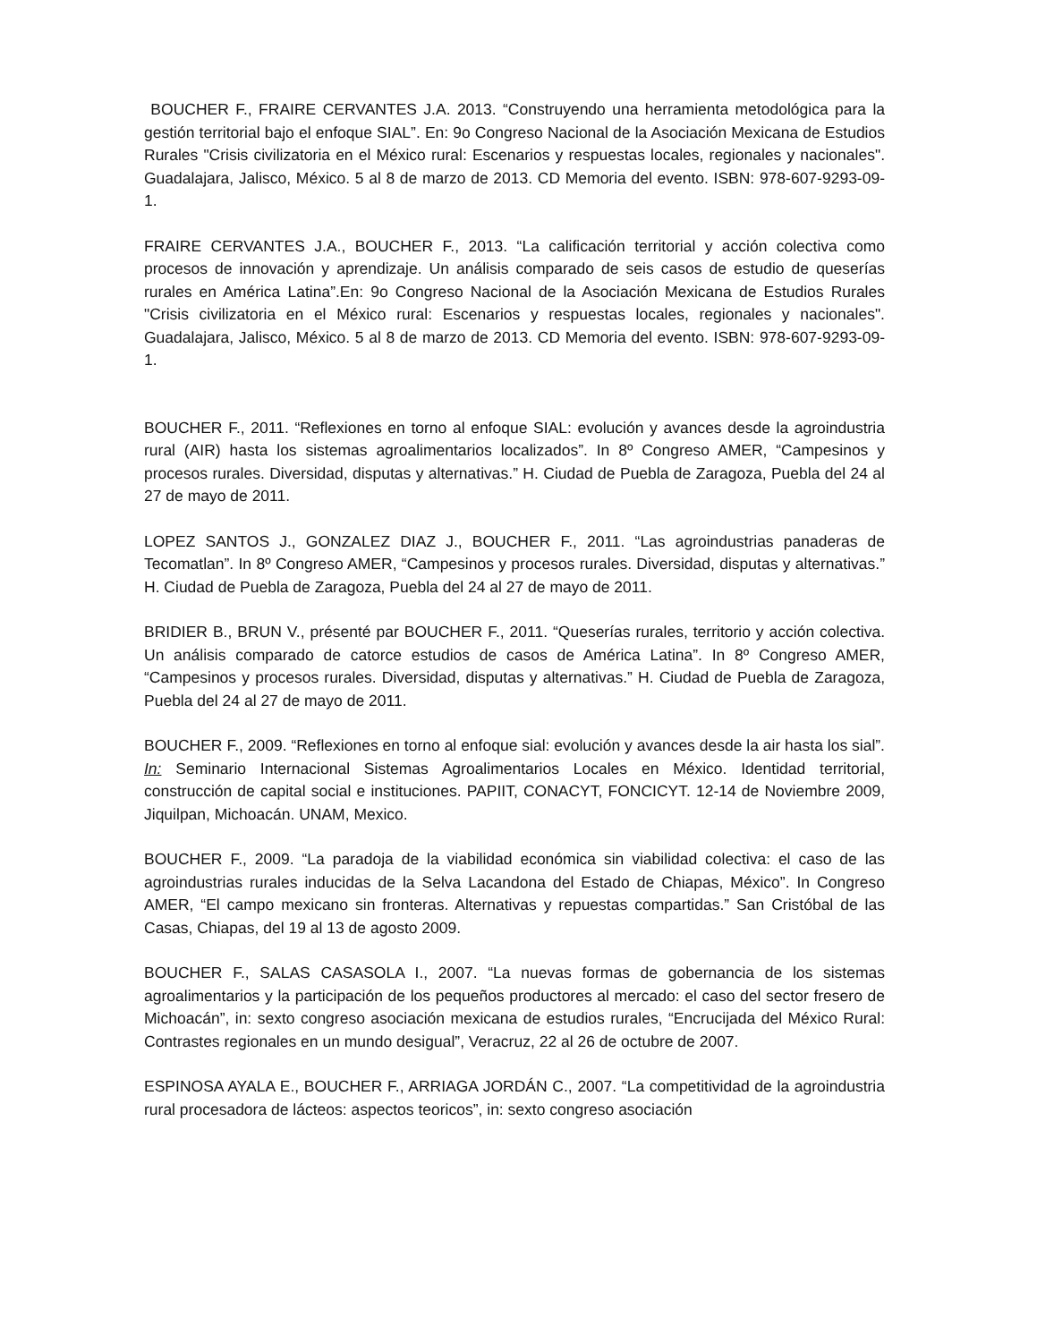BOUCHER F., FRAIRE CERVANTES J.A. 2013. “Construyendo una herramienta metodológica para la gestión territorial bajo el enfoque SIAL”. En: 9o Congreso Nacional de la Asociación Mexicana de Estudios Rurales "Crisis civilizatoria en el México rural: Escenarios y respuestas locales, regionales y nacionales". Guadalajara, Jalisco, México. 5 al 8 de marzo de 2013. CD Memoria del evento. ISBN: 978-607-9293-09-1.
FRAIRE CERVANTES J.A., BOUCHER F., 2013. “La calificación territorial y acción colectiva como procesos de innovación y aprendizaje. Un análisis comparado de seis casos de estudio de queserías rurales en América Latina”.En: 9o Congreso Nacional de la Asociación Mexicana de Estudios Rurales "Crisis civilizatoria en el México rural: Escenarios y respuestas locales, regionales y nacionales". Guadalajara, Jalisco, México. 5 al 8 de marzo de 2013. CD Memoria del evento. ISBN: 978-607-9293-09-1.
BOUCHER F., 2011. “Reflexiones en torno al enfoque SIAL: evolución y avances desde la agroindustria rural (AIR) hasta los sistemas agroalimentarios localizados”. In 8º Congreso AMER, “Campesinos y procesos rurales. Diversidad, disputas y alternativas.” H. Ciudad de Puebla de Zaragoza, Puebla del 24 al 27 de mayo de 2011.
LOPEZ SANTOS J., GONZALEZ DIAZ J., BOUCHER F., 2011. “Las agroindustrias panaderas de Tecomatlan”. In 8º Congreso AMER, “Campesinos y procesos rurales. Diversidad, disputas y alternativas.” H. Ciudad de Puebla de Zaragoza, Puebla del 24 al 27 de mayo de 2011.
BRIDIER B., BRUN V., présenté par BOUCHER F., 2011. “Queserías rurales, territorio y acción colectiva. Un análisis comparado de catorce estudios de casos de América Latina”. In 8º Congreso AMER, “Campesinos y procesos rurales. Diversidad, disputas y alternativas.” H. Ciudad de Puebla de Zaragoza, Puebla del 24 al 27 de mayo de 2011.
BOUCHER F., 2009. “Reflexiones en torno al enfoque sial: evolución y avances desde la air hasta los sial”. In: Seminario Internacional Sistemas Agroalimentarios Locales en México. Identidad territorial, construcción de capital social e instituciones. PAPIIT, CONACYT, FONCICYT. 12-14 de Noviembre 2009, Jiquilpan, Michoacán. UNAM, Mexico.
BOUCHER F., 2009. “La paradoja de la viabilidad económica sin viabilidad colectiva: el caso de las agroindustrias rurales inducidas de la Selva Lacandona del Estado de Chiapas, México”. In Congreso AMER, “El campo mexicano sin fronteras. Alternativas y repuestas compartidas.” San Cristóbal de las Casas, Chiapas, del 19 al 13 de agosto 2009.
BOUCHER F., SALAS CASASOLA I., 2007. “La nuevas formas de gobernancia de los sistemas agroalimentarios y la participación de los pequeños productores al mercado: el caso del sector fresero de Michoacán”, in: sexto congreso asociación mexicana de estudios rurales, “Encrucijada del México Rural: Contrastes regionales en un mundo desigual”, Veracruz, 22 al 26 de octubre de 2007.
ESPINOSA AYALA E., BOUCHER F., ARRIAGA JORDÁN C., 2007. “La competitividad de la agroindustria rural procesadora de lácteos: aspectos teoricos”, in: sexto congreso asociación